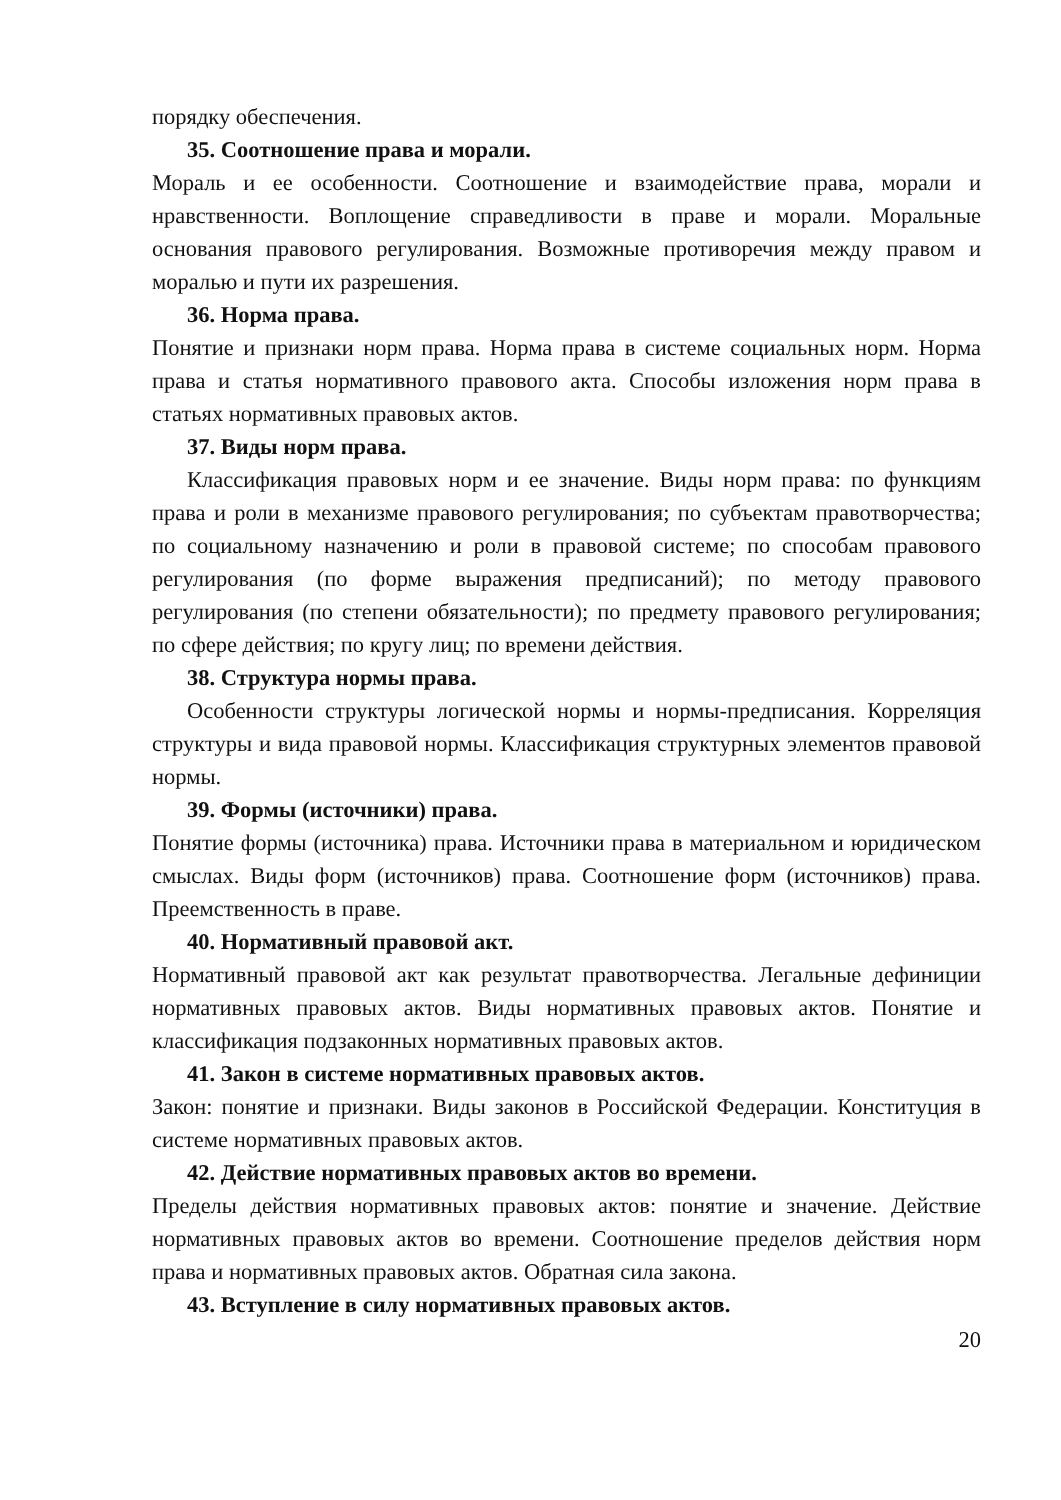порядку обеспечения.
35. Соотношение права и морали.
Мораль и ее особенности. Соотношение и взаимодействие права, морали и нравственности. Воплощение справедливости в праве и морали. Моральные основания правового регулирования. Возможные противоречия между правом и моралью и пути их разрешения.
36. Норма права.
Понятие и признаки норм права. Норма права в системе социальных норм. Норма права и статья нормативного правового акта. Способы изложения норм права в статьях нормативных правовых актов.
37. Виды норм права.
Классификация правовых норм и ее значение. Виды норм права: по функциям права и роли в механизме правового регулирования; по субъектам правотворчества; по социальному назначению и роли в правовой системе; по способам правового регулирования (по форме выражения предписаний); по методу правового регулирования (по степени обязательности); по предмету правового регулирования; по сфере действия; по кругу лиц; по времени действия.
38. Структура нормы права.
Особенности структуры логической нормы и нормы-предписания. Корреляция структуры и вида правовой нормы. Классификация структурных элементов правовой нормы.
39. Формы (источники) права.
Понятие формы (источника) права. Источники права в материальном и юридическом смыслах. Виды форм (источников) права. Соотношение форм (источников) права. Преемственность в праве.
40. Нормативный правовой акт.
Нормативный правовой акт как результат правотворчества. Легальные дефиниции нормативных правовых актов. Виды нормативных правовых актов. Понятие и классификация подзаконных нормативных правовых актов.
41. Закон в системе нормативных правовых актов.
Закон: понятие и признаки. Виды законов в Российской Федерации. Конституция в системе нормативных правовых актов.
42. Действие нормативных правовых актов во времени.
Пределы действия нормативных правовых актов: понятие и значение. Действие нормативных правовых актов во времени. Соотношение пределов действия норм права и нормативных правовых актов. Обратная сила закона.
43. Вступление в силу нормативных правовых актов.
20